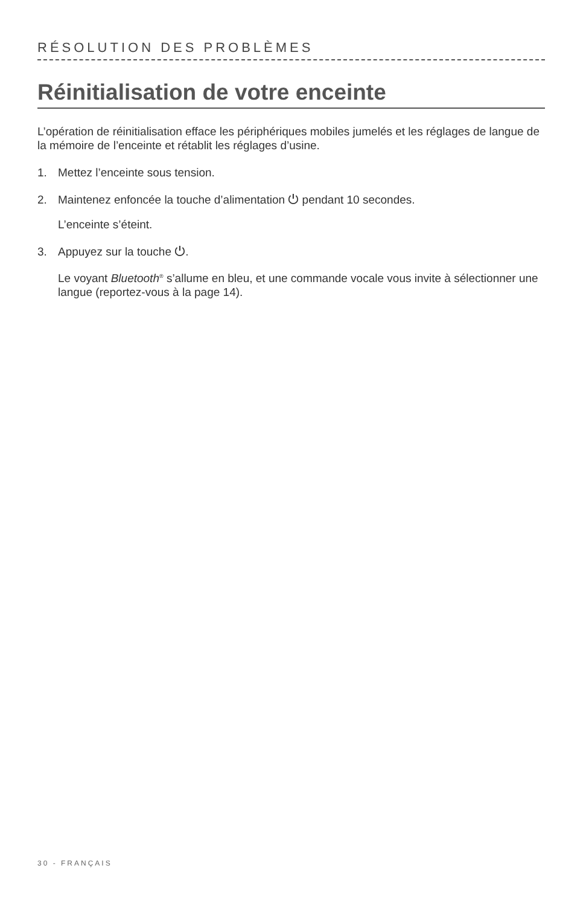RÉSOLUTION DES PROBLÈMES
Réinitialisation de votre enceinte
L’opération de réinitialisation efface les périphériques mobiles jumelés et les réglages de langue de la mémoire de l’enceinte et rétablit les réglages d’usine.
1. Mettez l’enceinte sous tension.
2. Maintenez enfoncée la touche d’alimentation ⏻ pendant 10 secondes.
L’enceinte s’éteint.
3. Appuyez sur la touche ⏻.
Le voyant Bluetooth<sup>®</sup> s’allume en bleu, et une commande vocale vous invite à sélectionner une langue (reportez-vous à la page 14).
30 - FRANÇAIS